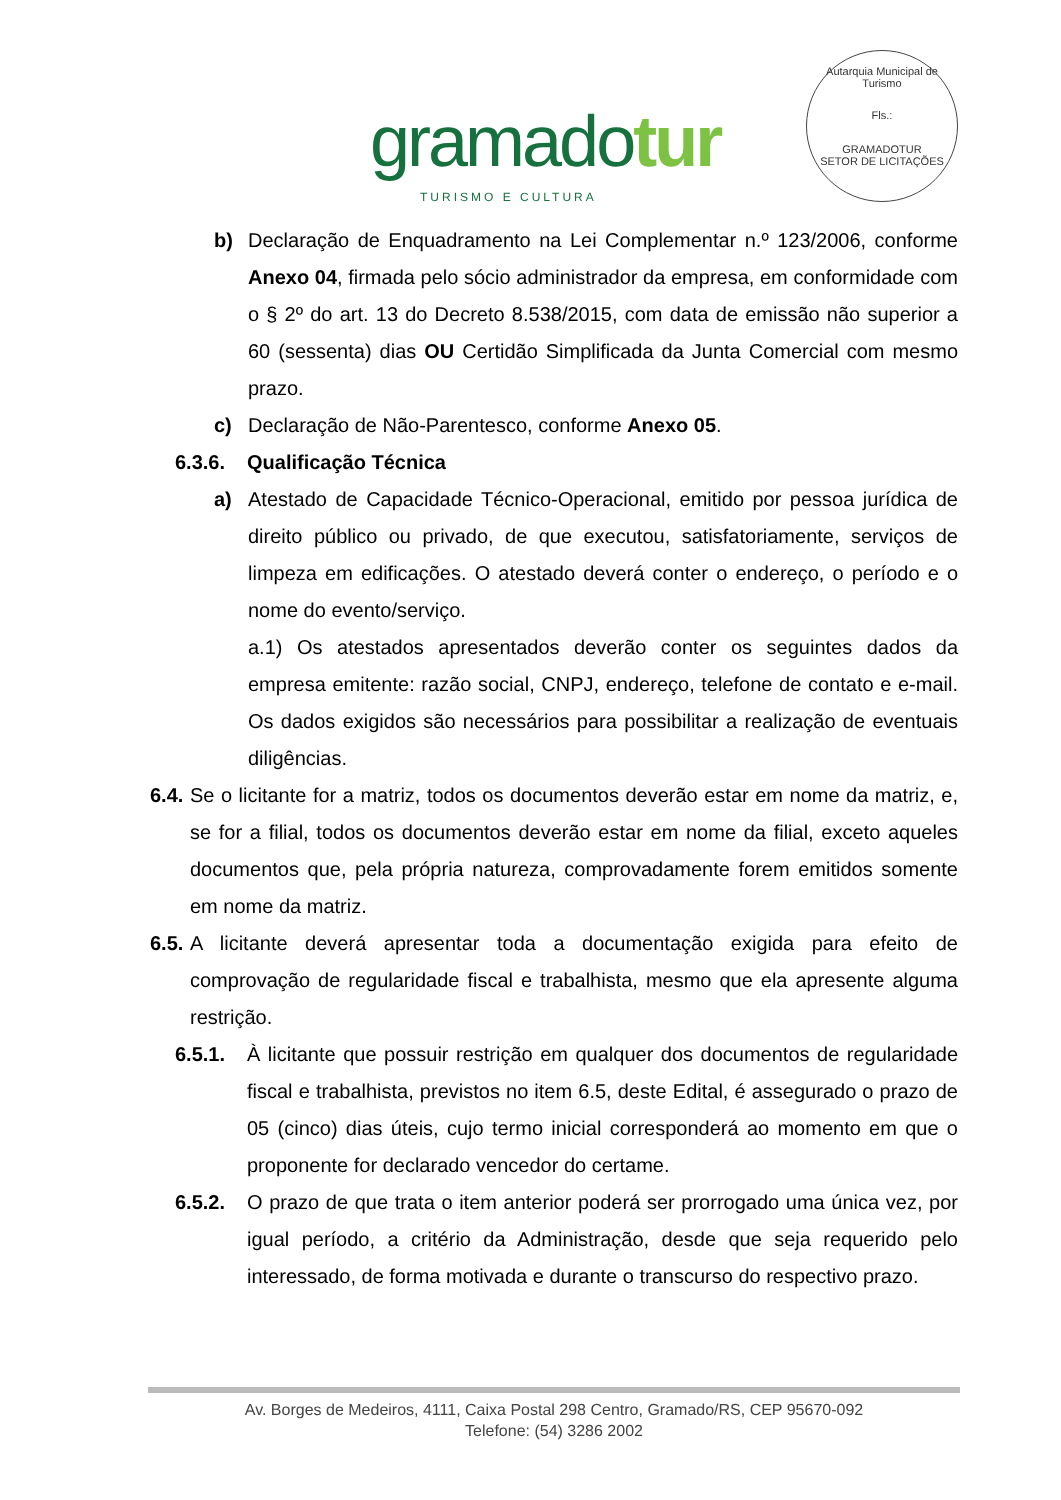gramadotur
TURISMO E CULTURA
Autarquia Municipal de Turismo
Fls.:
GRAMADOTUR
SETOR DE LICITAÇÕES
b) Declaração de Enquadramento na Lei Complementar n.º 123/2006, conforme Anexo 04, firmada pelo sócio administrador da empresa, em conformidade com o § 2º do art. 13 do Decreto 8.538/2015, com data de emissão não superior a 60 (sessenta) dias OU Certidão Simplificada da Junta Comercial com mesmo prazo.
c) Declaração de Não-Parentesco, conforme Anexo 05.
6.3.6. Qualificação Técnica
a) Atestado de Capacidade Técnico-Operacional, emitido por pessoa jurídica de direito público ou privado, de que executou, satisfatoriamente, serviços de limpeza em edificações. O atestado deverá conter o endereço, o período e o nome do evento/serviço.
a.1) Os atestados apresentados deverão conter os seguintes dados da empresa emitente: razão social, CNPJ, endereço, telefone de contato e e-mail. Os dados exigidos são necessários para possibilitar a realização de eventuais diligências.
6.4.
Se o licitante for a matriz, todos os documentos deverão estar em nome da matriz, e, se for a filial, todos os documentos deverão estar em nome da filial, exceto aqueles documentos que, pela própria natureza, comprovadamente forem emitidos somente em nome da matriz.
6.5.
A licitante deverá apresentar toda a documentação exigida para efeito de comprovação de regularidade fiscal e trabalhista, mesmo que ela apresente alguma restrição.
6.5.1. À licitante que possuir restrição em qualquer dos documentos de regularidade fiscal e trabalhista, previstos no item 6.5, deste Edital, é assegurado o prazo de 05 (cinco) dias úteis, cujo termo inicial corresponderá ao momento em que o proponente for declarado vencedor do certame.
6.5.2. O prazo de que trata o item anterior poderá ser prorrogado uma única vez, por igual período, a critério da Administração, desde que seja requerido pelo interessado, de forma motivada e durante o transcurso do respectivo prazo.
Av. Borges de Medeiros, 4111, Caixa Postal 298 Centro, Gramado/RS, CEP 95670-092
Telefone: (54) 3286 2002